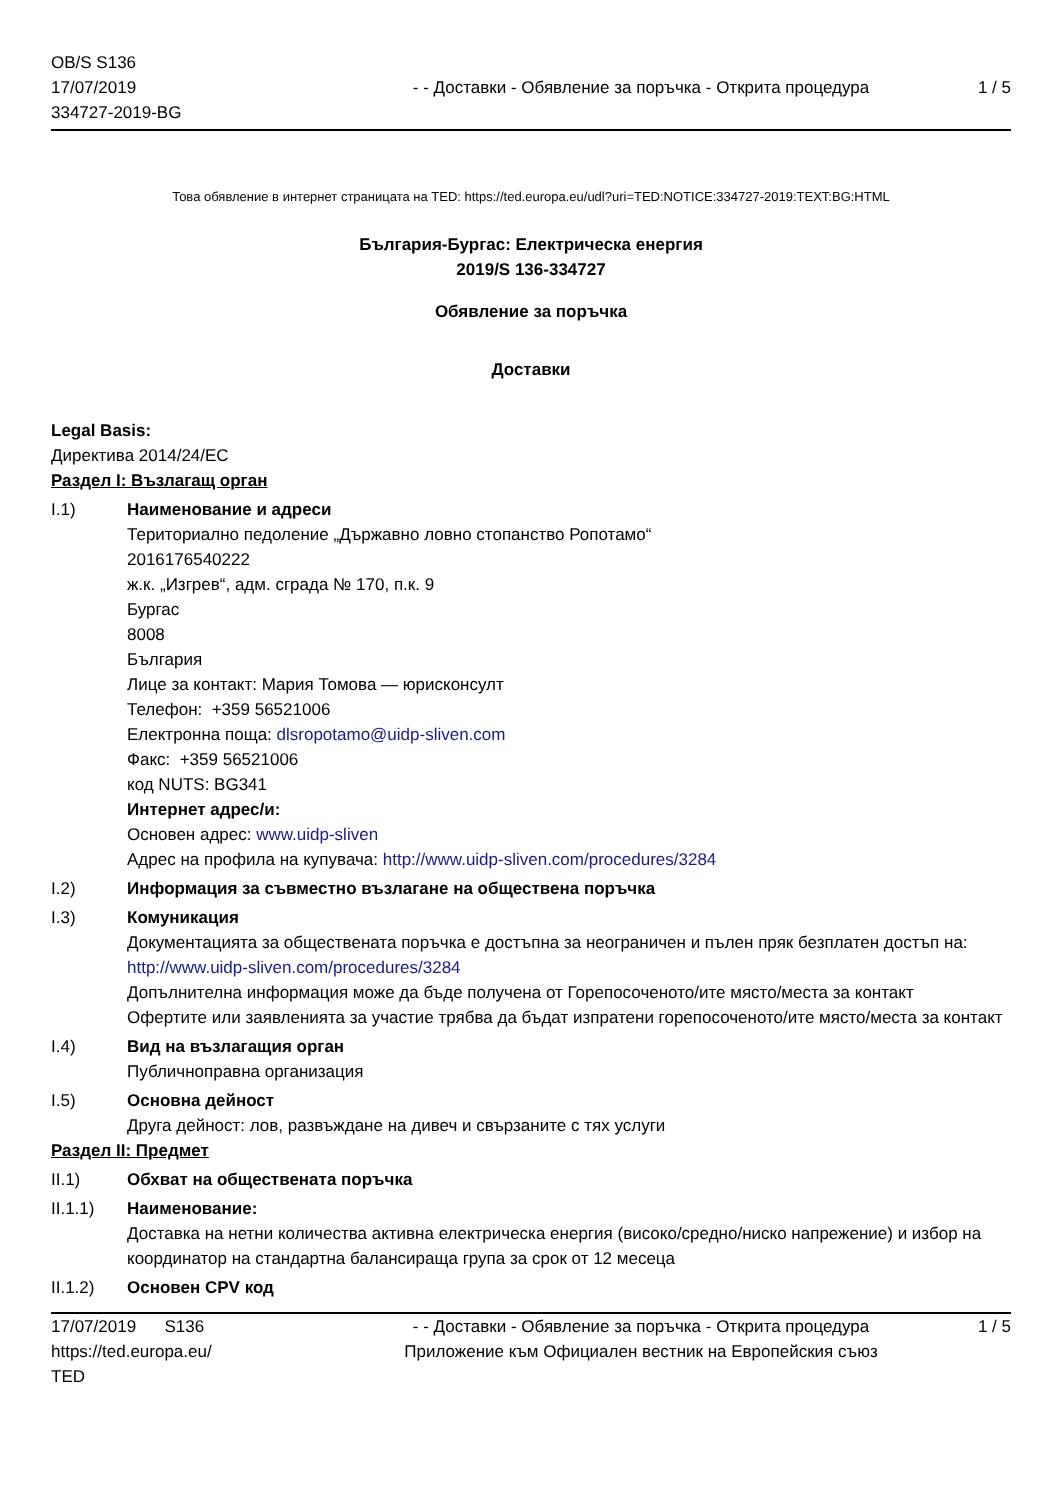OB/S S136
17/07/2019
334727-2019-BG
- - Доставки - Обявление за поръчка - Открита процедура
1 / 5
Това обявление в интернет страницата на TED: https://ted.europa.eu/udl?uri=TED:NOTICE:334727-2019:TEXT:BG:HTML
България-Бургас: Електрическа енергия
2019/S 136-334727
Обявление за поръчка
Доставки
Legal Basis:
Директива 2014/24/ЕС
Раздел I: Възлагащ орган
I.1) Наименование и адреси
Териториално педоление „Държавно ловно стопанство Ропотамо“
2016176540222
ж.к. „Изгрев“, адм. сграда № 170, п.к. 9
Бургас
8008
България
Лице за контакт: Мария Томова — юрисконсулт
Телефон: +359 56521006
Електронна поща: dlsropotamo@uidp-sliven.com
Факс: +359 56521006
код NUTS: BG341
Интернет адрес/и:
Основен адрес: www.uidp-sliven
Адрес на профила на купувача: http://www.uidp-sliven.com/procedures/3284
I.2) Информация за съвместно възлагане на обществена поръчка
I.3) Комуникация
Документацията за обществената поръчка е достъпна за неограничен и пълен пряк безплатен достъп на: http://www.uidp-sliven.com/procedures/3284
Допълнителна информация може да бъде получена от Горепосоченото/ите място/места за контакт
Офертите или заявленията за участие трябва да бъдат изпратени горепосоченото/ите място/места за контакт
I.4) Вид на възлагащия орган
Публичноправна организация
I.5) Основна дейност
Друга дейност: лов, развъждане на дивеч и свързаните с тях услуги
Раздел II: Предмет
II.1) Обхват на обществената поръчка
II.1.1) Наименование:
Доставка на нетни количества активна електрическа енергия (високо/средно/ниско напрежение) и избор на координатор на стандартна балансираща група за срок от 12 месеца
II.1.2) Основен CPV код
17/07/2019 S136
https://ted.europa.eu/
TED
- - Доставки - Обявление за поръчка - Открита процедура
Приложение към Официален вестник на Европейския съюз
1 / 5